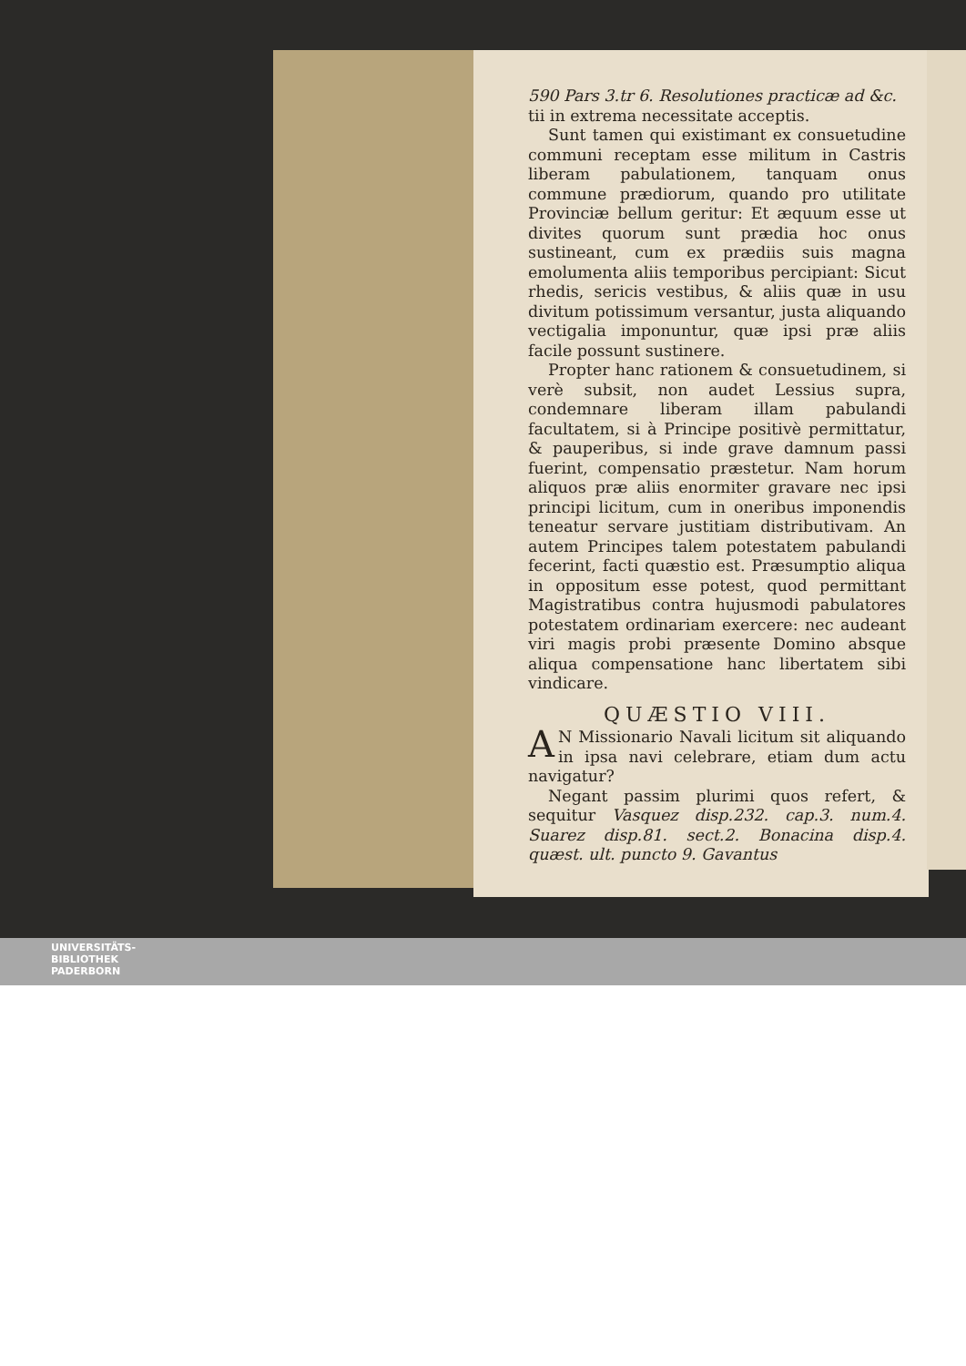590 Pars 3.tr 6. Resolutiones practicæ ad &c.
tii in extrema necessitate acceptis.
Sunt tamen qui existimant ex consuetudine communi receptam esse militum in Castris liberam pabulationem, tanquam onus commune prædiorum, quando pro utilitate Provinciæ bellum geritur: Et æquum esse ut divites quorum sunt prædia hoc onus sustineant, cum ex prædiis suis magna emolumenta aliis temporibus percipiant: Sicut rhedis, sericis vestibus, & aliis quæ in usu divitum potissimum versantur, justa aliquando vectigalia imponuntur, quæ ipsi præ aliis facile possunt sustinere.
Propter hanc rationem & consuetudinem, si verè subsit, non audet Lessius supra, condemnare liberam illam pabulandi facultatem, si à Principe positivè permittatur, & pauperibus, si inde grave damnum passi fuerint, compensatio præstetur. Nam horum aliquos præ aliis enormiter gravare nec ipsi principi licitum, cum in oneribus imponendis teneatur servare justitiam distributivam. An autem Principes talem potestatem pabulandi fecerint, facti quæstio est. Præsumptio aliqua in oppositum esse potest, quod permittant Magistratibus contra hujusmodi pabulatores potestatem ordinariam exercere: nec audeant viri magis probi præsente Domino absque aliqua compensatione hanc libertatem sibi vindicare.
QUÆSTIO VIII.
AN Missionario Navali licitum sit aliquando in ipsa navi celebrare, etiam dum actu navigatur?
Negant passim plurimi quos refert, & sequitur Vasquez disp.232. cap.3. num.4. Suarez disp.81. sect.2. Bonacina disp.4. quæst. ult. puncto 9. Gavantus
UNIVERSITÄTS-
BIBLIOTHEK
PADERBORN